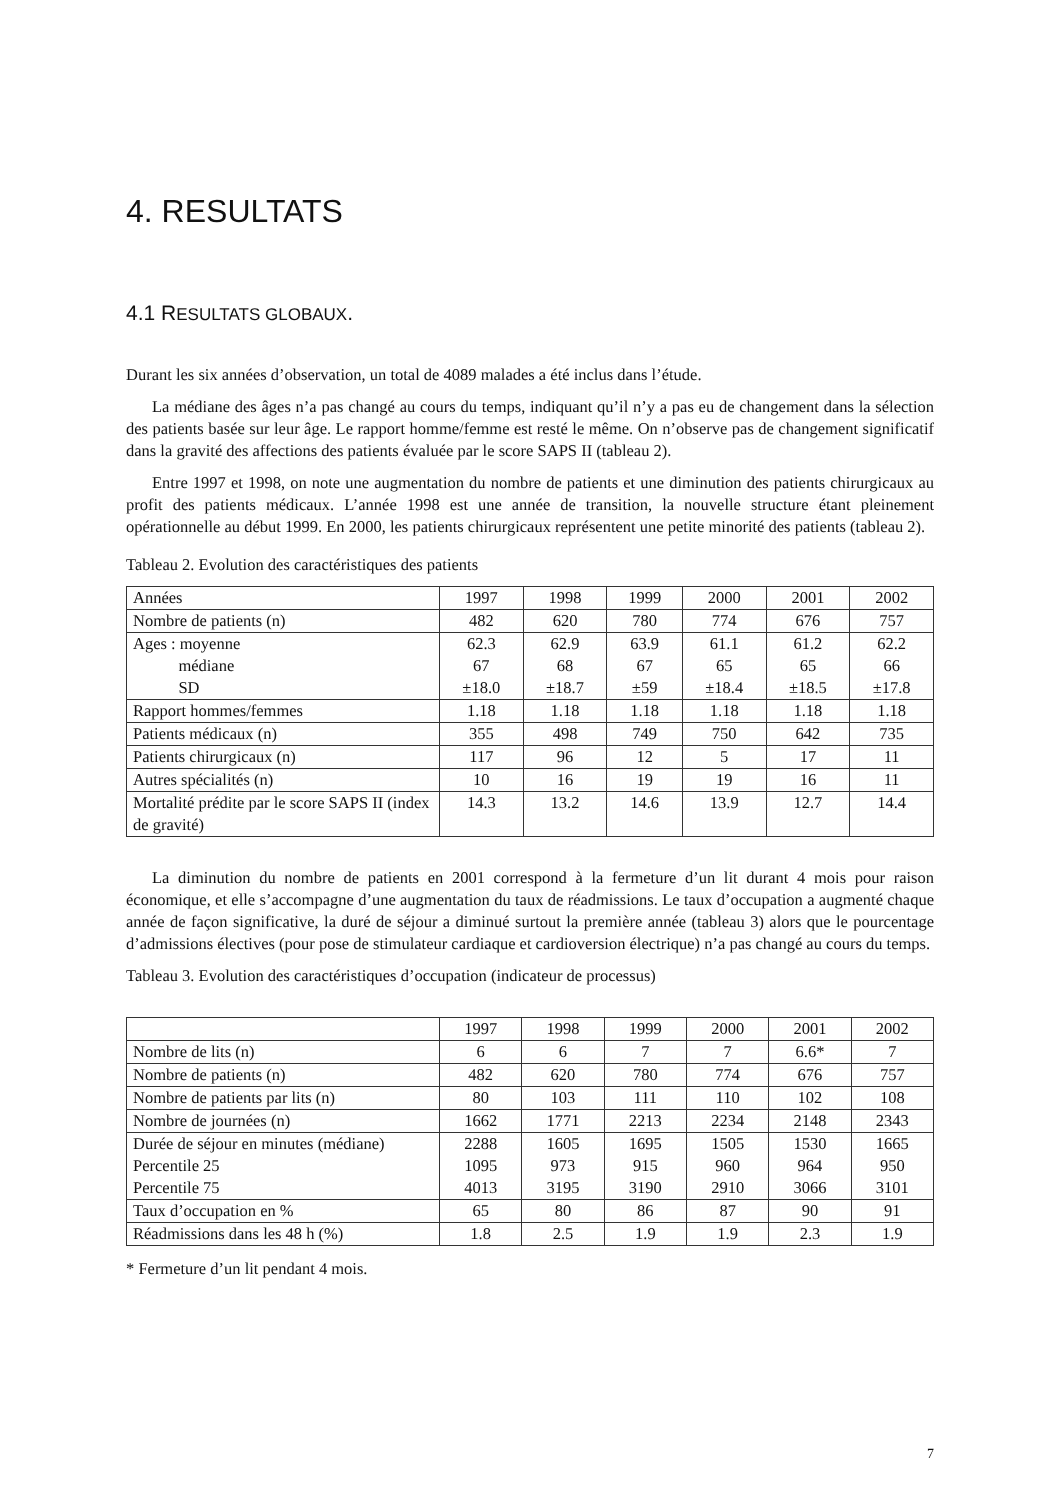4. RESULTATS
4.1 RESULTATS GLOBAUX.
Durant les six années d’observation, un total de 4089 malades a été inclus dans l’étude.
La médiane des âges n’a pas changé au cours du temps, indiquant qu’il n’y a pas eu de changement dans la sélection des patients basée sur leur âge. Le rapport homme/femme est resté le même. On n’observe pas de changement significatif dans la gravité des affections des patients évaluée par le score SAPS II (tableau 2).
Entre 1997 et 1998, on note une augmentation du nombre de patients et une diminution des patients chirurgicaux au profit des patients médicaux. L’année 1998 est une année de transition, la nouvelle structure étant pleinement opérationnelle au début 1999. En 2000, les patients chirurgicaux représentent une petite minorité des patients (tableau 2).
Tableau 2. Evolution des caractéristiques des patients
| Années | 1997 | 1998 | 1999 | 2000 | 2001 | 2002 |
| Nombre de patients (n) | 482 | 620 | 780 | 774 | 676 | 757 |
| Ages : moyenne médiane SD | 62.3 67 ±18.0 | 62.9 68 ±18.7 | 63.9 67 ±59 | 61.1 65 ±18.4 | 61.2 65 ±18.5 | 62.2 66 ±17.8 |
| Rapport hommes/femmes | 1.18 | 1.18 | 1.18 | 1.18 | 1.18 | 1.18 |
| Patients médicaux (n) | 355 | 498 | 749 | 750 | 642 | 735 |
| Patients chirurgicaux (n) | 117 | 96 | 12 | 5 | 17 | 11 |
| Autres spécialités (n) | 10 | 16 | 19 | 19 | 16 | 11 |
| Mortalité prédite par le score SAPS II (index de gravité) | 14.3 | 13.2 | 14.6 | 13.9 | 12.7 | 14.4 |
La diminution du nombre de patients en 2001 correspond à la fermeture d’un lit durant 4 mois pour raison économique, et elle s’accompagne d’une augmentation du taux de réadmissions. Le taux d’occupation a augmenté chaque année de façon significative, la duré de séjour a diminué surtout la première année (tableau 3) alors que le pourcentage d’admissions électives (pour pose de stimulateur cardiaque et cardioversion électrique) n’a pas changé au cours du temps.
Tableau 3. Evolution des caractéristiques d’occupation (indicateur de processus)
| | 1997 | 1998 | 1999 | 2000 | 2001 | 2002 |
| Nombre de lits (n) | 6 | 6 | 7 | 7 | 6.6* | 7 |
| Nombre de patients (n) | 482 | 620 | 780 | 774 | 676 | 757 |
| Nombre de patients par lits (n) | 80 | 103 | 111 | 110 | 102 | 108 |
| Nombre de journées (n) | 1662 | 1771 | 2213 | 2234 | 2148 | 2343 |
| Durée de séjour en minutes (médiane) Percentile 25 Percentile 75 | 2288 1095 4013 | 1605 973 3195 | 1695 915 3190 | 1505 960 2910 | 1530 964 3066 | 1665 950 3101 |
| Taux d’occupation en % | 65 | 80 | 86 | 87 | 90 | 91 |
| Réadmissions dans les 48 h (%) | 1.8 | 2.5 | 1.9 | 1.9 | 2.3 | 1.9 |
* Fermeture d’un lit pendant 4 mois.
7